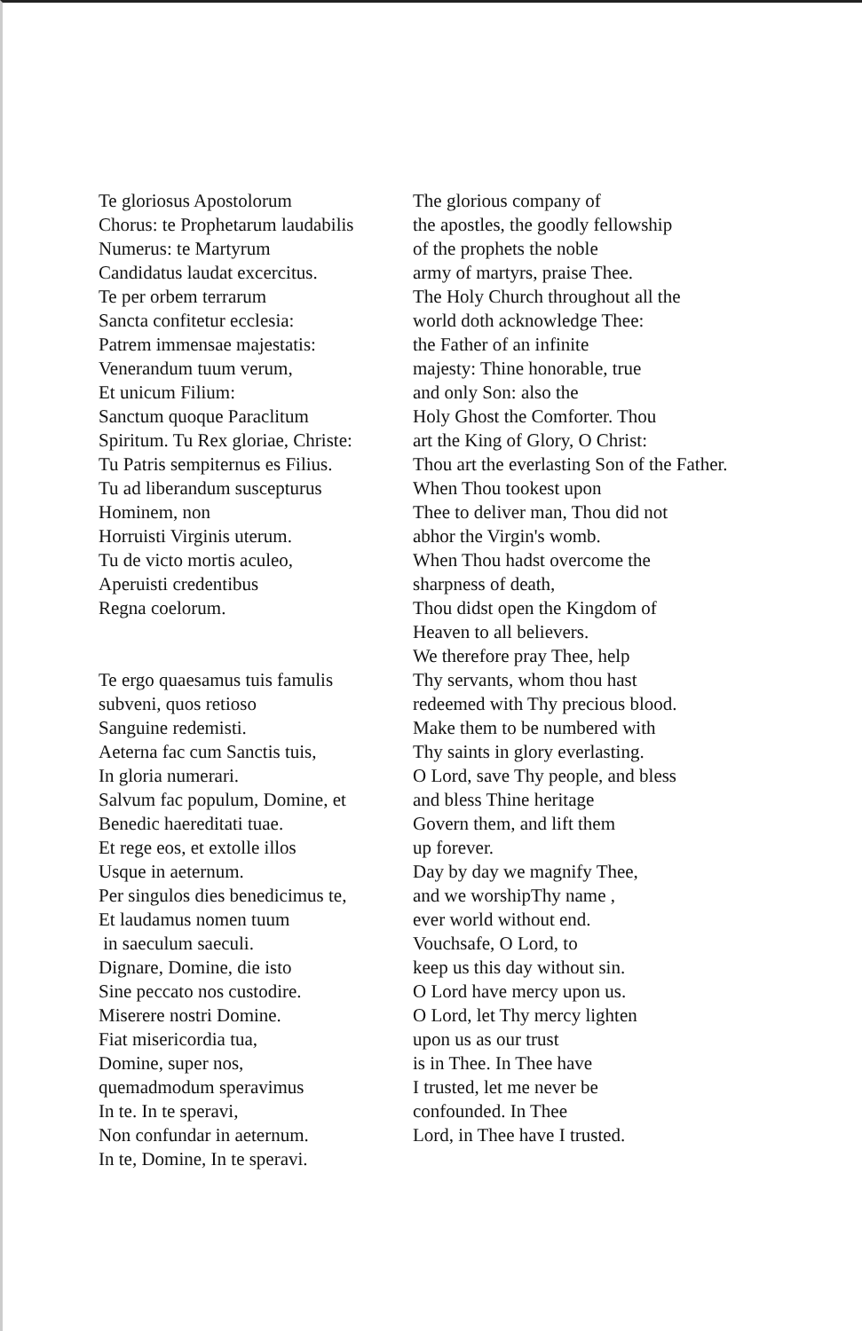| Te gloriosus Apostolorum Chorus: te Prophetarum laudabilis Numerus: te Martyrum Candidatus laudat excercitus. Te per orbem terrarum Sancta confitetur ecclesia: Patrem immensae majestatis: Venerandum tuum verum, Et unicum Filium: Sanctum quoque Paraclitum Spiritum. Tu Rex gloriae, Christe: Tu Patris sempiternus es Filius. Tu ad liberandum suscepturus Hominem, non Horruisti Virginis uterum. Tu de victo mortis aculeo, Aperuisti credentibus Regna coelorum. Te ergo quaesamus tuis famulis subveni, quos retioso Sanguine redemisti. Aeterna fac cum Sanctis tuis, In gloria numerari. Salvum fac populum, Domine, et Benedic haereditati tuae. Et rege eos, et extolle illos Usque in aeternum. Per singulos dies benedicimus te, Et laudamus nomen tuum in saeculum saeculi. Dignare, Domine, die isto Sine peccato nos custodire. Miserere nostri Domine. Fiat misericordia tua, Domine, super nos, quemadmodum speravimus In te. In te speravi, Non confundar in aeternum. In te, Domine, In te speravi. | The glorious company of the apostles, the goodly fellowship of the prophets the noble army of martyrs, praise Thee. The Holy Church throughout all the world doth acknowledge Thee: the Father of an infinite majesty: Thine honorable, true and only Son: also the Holy Ghost the Comforter. Thou art the King of Glory, O Christ: Thou art the everlasting Son of the Father. When Thou tookest upon Thee to deliver man, Thou did not abhor the Virgin's womb. When Thou hadst overcome the sharpness of death, Thou didst open the Kingdom of Heaven to all believers. We therefore pray Thee, help Thy servants, whom thou hast redeemed with Thy precious blood. Make them to be numbered with Thy saints in glory everlasting. O Lord, save Thy people, and bless and bless Thine heritage Govern them, and lift them up forever. Day by day we magnify Thee, and we worshipThy name , ever world without end. Vouchsafe, O Lord, to keep us this day without sin. O Lord have mercy upon us. O Lord, let Thy mercy lighten upon us as our trust is in Thee. In Thee have I trusted, let me never be confounded. In Thee Lord, in Thee have I trusted. |